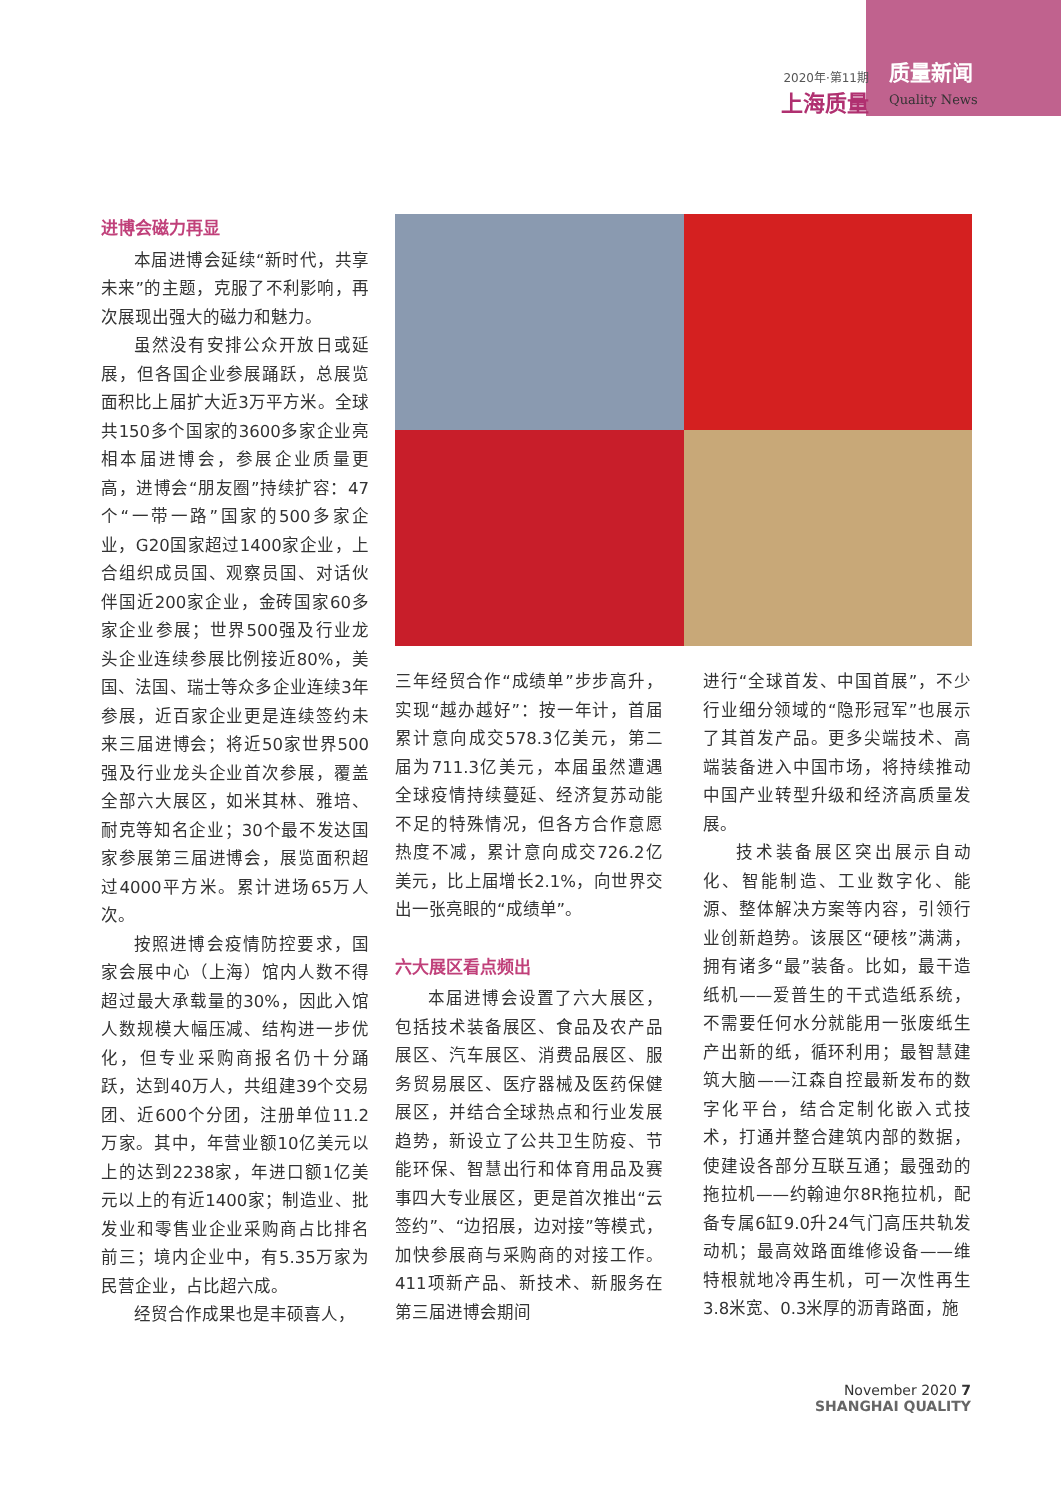2020年·第11期
上海质量
质量新闻
Quality News
进博会磁力再显
本届进博会延续“新时代，共享未来”的主题，克服了不利影响，再次展现出强大的磁力和魅力。
虽然没有安排公众开放日或延展，但各国企业参展踊跃，总展览面积比上届扩大近3万平方米。全球共150多个国家的3600多家企业亮相本届进博会，参展企业质量更高，进博会“朋友圈”持续扩容：47个“一带一路”国家的500多家企业，G20国家超过1400家企业，上合组织成员国、观察员国、对话伙伴国近200家企业，金砖国家60多家企业参展；世界500强及行业龙头企业连续参展比例接近80%，美国、法国、瑞士等众多企业连续3年参展，近百家企业更是连续签约未来三届进博会；将近50家世界500强及行业龙头企业首次参展，覆盖全部六大展区，如米其林、雅培、耐克等知名企业；30个最不发达国家参展第三届进博会，展览面积超过4000平方米。累计进场65万人次。
按照进博会疫情防控要求，国家会展中心（上海）馆内人数不得超过最大承载量的30%，因此入馆人数规模大幅压减、结构进一步优化，但专业采购商报名仍十分踊跃，达到40万人，共组建39个交易团、近600个分团，注册单位11.2万家。其中，年营业额10亿美元以上的达到2238家，年进口额1亿美元以上的有近1400家；制造业、批发业和零售业企业采购商占比排名前三；境内企业中，有5.35万家为民营企业，占比超六成。
经贸合作成果也是丰硕喜人，
三年经贸合作“成绩单”步步高升，实现“越办越好”：按一年计，首届累计意向成交578.3亿美元，第二届为711.3亿美元，本届虽然遭遇全球疫情持续蔓延、经济复苏动能不足的特殊情况，但各方合作意愿热度不减，累计意向成交726.2亿美元，比上届增长2.1%，向世界交出一张亮眼的“成绩单”。
六大展区看点频出
本届进博会设置了六大展区，包括技术装备展区、食品及农产品展区、汽车展区、消费品展区、服务贸易展区、医疗器械及医药保健展区，并结合全球热点和行业发展趋势，新设立了公共卫生防疫、节能环保、智慧出行和体育用品及赛事四大专业展区，更是首次推出“云签约”、“边招展，边对接”等模式，加快参展商与采购商的对接工作。411项新产品、新技术、新服务在第三届进博会期间
进行“全球首发、中国首展”，不少行业细分领域的“隐形冠军”也展示了其首发产品。更多尖端技术、高端装备进入中国市场，将持续推动中国产业转型升级和经济高质量发展。
技术装备展区突出展示自动化、智能制造、工业数字化、能源、整体解决方案等内容，引领行业创新趋势。该展区“硬核”满满，拥有诸多“最”装备。比如，最干造纸机——爱普生的干式造纸系统，不需要任何水分就能用一张废纸生产出新的纸，循环利用；最智慧建筑大脑——江森自控最新发布的数字化平台，结合定制化嵌入式技术，打通并整合建筑内部的数据，使建设各部分互联互通；最强劲的拖拉机——约翰迪尔8R拖拉机，配备专属6缸9.0升24气门高压共轨发动机；最高效路面维修设备——维特根就地冷再生机，可一次性再生3.8米宽、0.3米厚的沥青路面，施
November 2020 7
SHANGHAI QUALITY